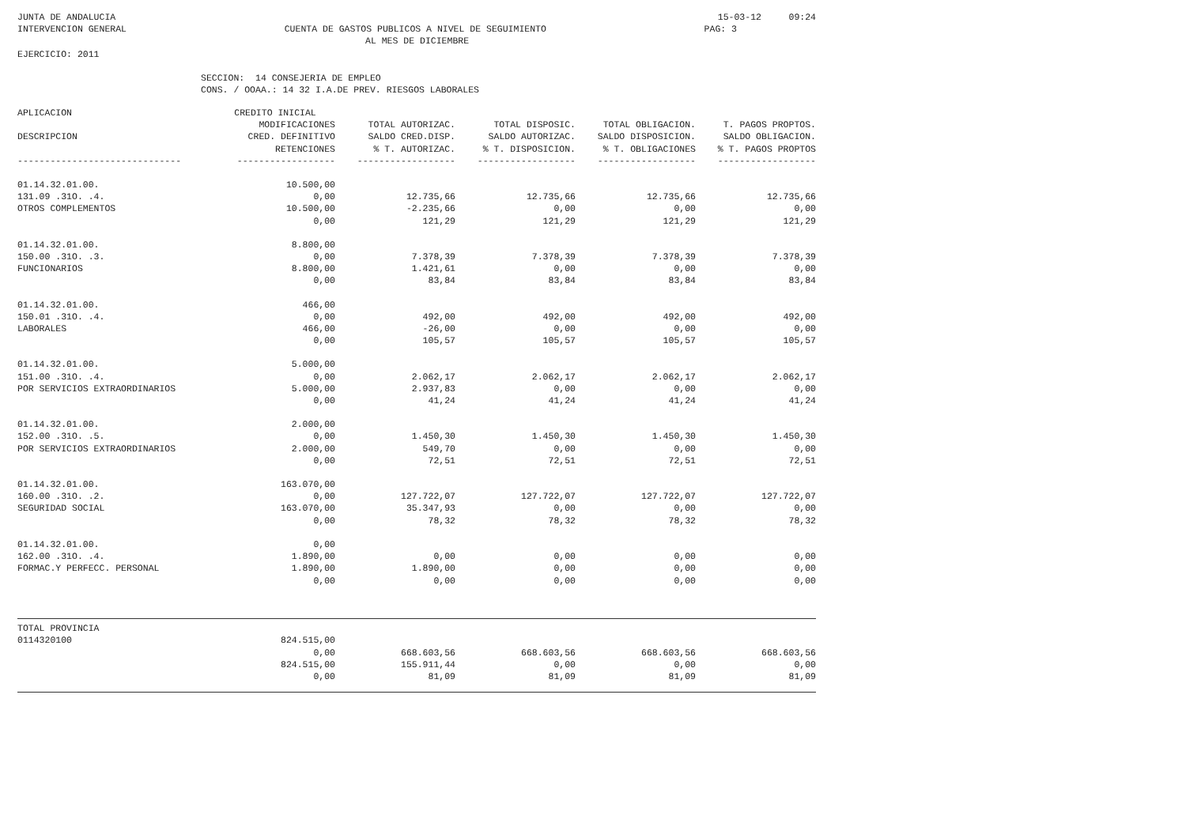JUNTA DE ANDALUCIA 15-03-12 09:24
INTERVENCION GENERAL CUENTA DE GASTOS PUBLICOS A NIVEL DE SEGUIMIENTO
PAG: 3
AL MES DE DICIEMBRE
EJERCICIO: 2011
SECCION: 14 CONSEJERIA DE EMPLEO
CONS. / OOAA.: 14 32 I.A.DE PREV. RIESGOS LABORALES
| APLICACION | CREDITO INICIAL | | | | |
| --- | --- | --- | --- | --- | --- |
| | MODIFICACIONES | TOTAL AUTORIZAC. | TOTAL DISPOSIC. | TOTAL OBLIGACION. | T. PAGOS PROPTOS. |
| DESCRIPCION | CRED. DEFINITIVO | SALDO CRED.DISP. | SALDO AUTORIZAC. | SALDO DISPOSICION. | SALDO OBLIGACION. |
| | RETENCIONES | % T. AUTORIZAC. | % T. DISPOSICION. | % T. OBLIGACIONES | % T. PAGOS PROPTOS |
| ------------------------------ | ------------------ | ------------------ | ------------------ | ------------------ | ------------------ |
| 01.14.32.01.00. | 10.500,00 | | | | |
| 131.09 .31O. .4. | 0,00 | 12.735,66 | 12.735,66 | 12.735,66 | 12.735,66 |
| OTROS COMPLEMENTOS | 10.500,00 | -2.235,66 | 0,00 | 0,00 | 0,00 |
| | 0,00 | 121,29 | 121,29 | 121,29 | 121,29 |
| 01.14.32.01.00. | 8.800,00 | | | | |
| 150.00 .31O. .3. | 0,00 | 7.378,39 | 7.378,39 | 7.378,39 | 7.378,39 |
| FUNCIONARIOS | 8.800,00 | 1.421,61 | 0,00 | 0,00 | 0,00 |
| | 0,00 | 83,84 | 83,84 | 83,84 | 83,84 |
| 01.14.32.01.00. | 466,00 | | | | |
| 150.01 .31O. .4. | 0,00 | 492,00 | 492,00 | 492,00 | 492,00 |
| LABORALES | 466,00 | -26,00 | 0,00 | 0,00 | 0,00 |
| | 0,00 | 105,57 | 105,57 | 105,57 | 105,57 |
| 01.14.32.01.00. | 5.000,00 | | | | |
| 151.00 .31O. .4. | 0,00 | 2.062,17 | 2.062,17 | 2.062,17 | 2.062,17 |
| POR SERVICIOS EXTRAORDINARIOS | 5.000,00 | 2.937,83 | 0,00 | 0,00 | 0,00 |
| | 0,00 | 41,24 | 41,24 | 41,24 | 41,24 |
| 01.14.32.01.00. | 2.000,00 | | | | |
| 152.00 .31O. .5. | 0,00 | 1.450,30 | 1.450,30 | 1.450,30 | 1.450,30 |
| POR SERVICIOS EXTRAORDINARIOS | 2.000,00 | 549,70 | 0,00 | 0,00 | 0,00 |
| | 0,00 | 72,51 | 72,51 | 72,51 | 72,51 |
| 01.14.32.01.00. | 163.070,00 | | | | |
| 160.00 .31O. .2. | 0,00 | 127.722,07 | 127.722,07 | 127.722,07 | 127.722,07 |
| SEGURIDAD SOCIAL | 163.070,00 | 35.347,93 | 0,00 | 0,00 | 0,00 |
| | 0,00 | 78,32 | 78,32 | 78,32 | 78,32 |
| 01.14.32.01.00. | 0,00 | | | | |
| 162.00 .31O. .4. | 1.890,00 | 0,00 | 0,00 | 0,00 | 0,00 |
| FORMAC.Y PERFECC. PERSONAL | 1.890,00 | 1.890,00 | 0,00 | 0,00 | 0,00 |
| | 0,00 | 0,00 | 0,00 | 0,00 | 0,00 |
| TOTAL PROVINCIA | | | | | |
| 0114320100 | 824.515,00 | | | | |
| | 0,00 | 668.603,56 | 668.603,56 | 668.603,56 | 668.603,56 |
| | 824.515,00 | 155.911,44 | 0,00 | 0,00 | 0,00 |
| | 0,00 | 81,09 | 81,09 | 81,09 | 81,09 |